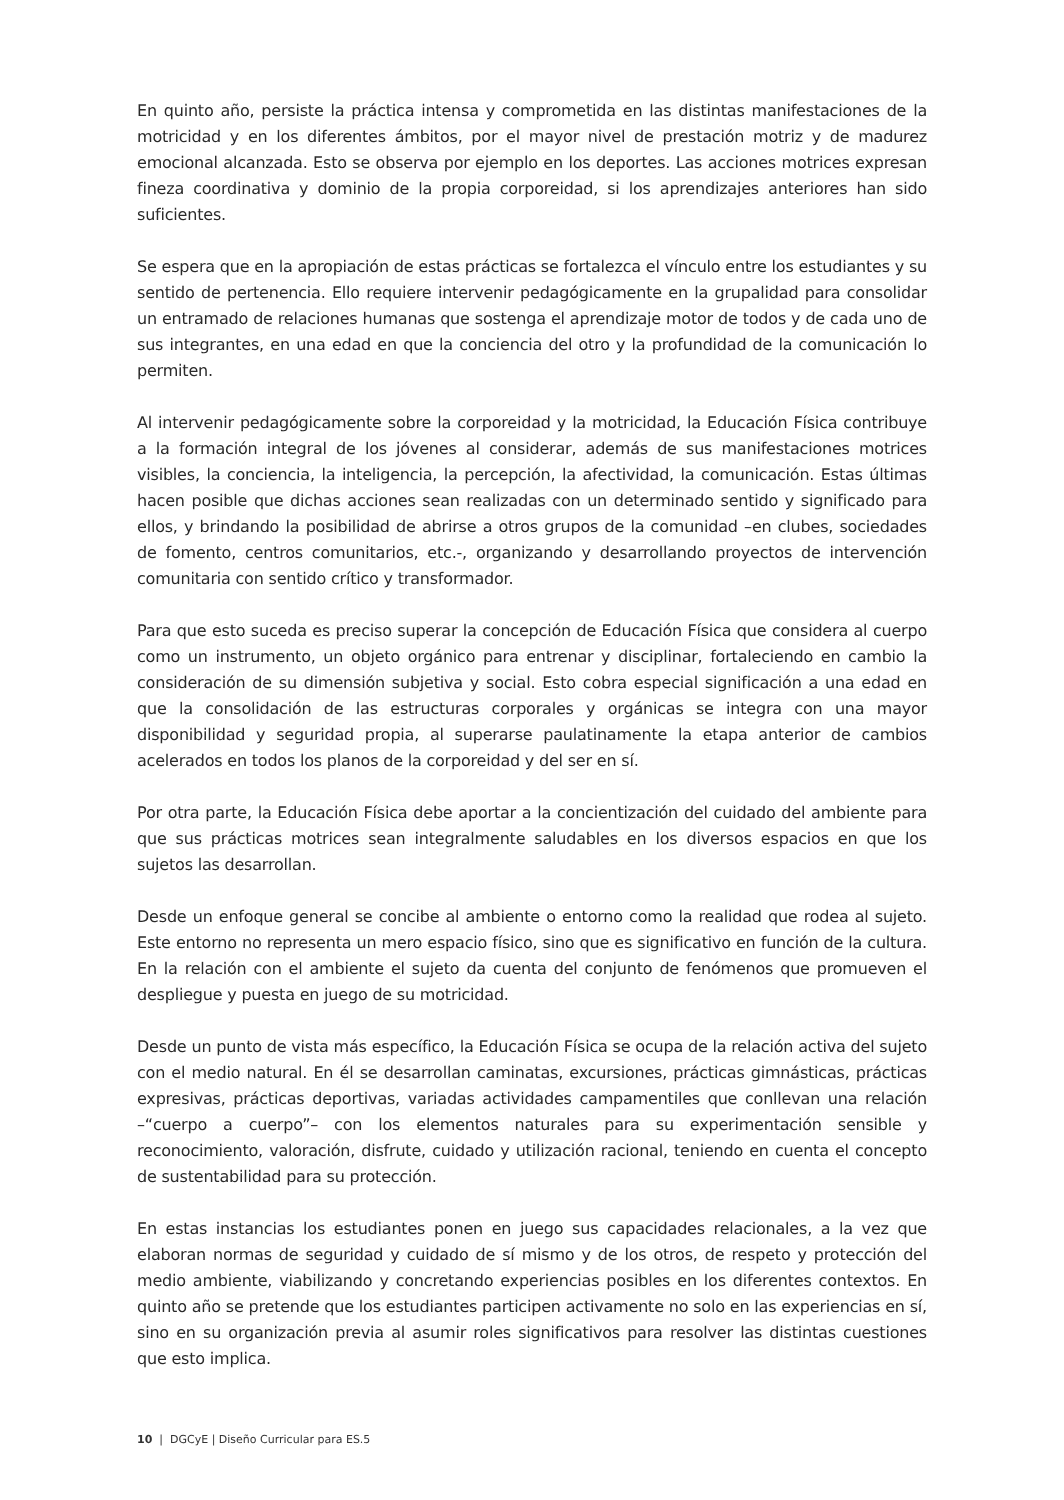En quinto año, persiste la práctica intensa y comprometida en las distintas manifestaciones de la motricidad y en los diferentes ámbitos, por el mayor nivel de prestación motriz y de madurez emocional alcanzada. Esto se observa por ejemplo en los deportes. Las acciones motrices expresan fineza coordinativa y dominio de la propia corporeidad, si los aprendizajes anteriores han sido suficientes.
Se espera que en la apropiación de estas prácticas se fortalezca el vínculo entre los estudiantes y su sentido de pertenencia. Ello requiere intervenir pedagógicamente en la grupalidad para consolidar un entramado de relaciones humanas que sostenga el aprendizaje motor de todos y de cada uno de sus integrantes, en una edad en que la conciencia del otro y la profundidad de la comunicación lo permiten.
Al intervenir pedagógicamente sobre la corporeidad y la motricidad, la Educación Física contribuye a la formación integral de los jóvenes al considerar, además de sus manifestaciones motrices visibles, la conciencia, la inteligencia, la percepción, la afectividad, la comunicación. Estas últimas hacen posible que dichas acciones sean realizadas con un determinado sentido y significado para ellos, y brindando la posibilidad de abrirse a otros grupos de la comunidad –en clubes, sociedades de fomento, centros comunitarios, etc.-, organizando y desarrollando proyectos de intervención comunitaria con sentido crítico y transformador.
Para que esto suceda es preciso superar la concepción de Educación Física que considera al cuerpo como un instrumento, un objeto orgánico para entrenar y disciplinar, fortaleciendo en cambio la consideración de su dimensión subjetiva y social. Esto cobra especial significación a una edad en que la consolidación de las estructuras corporales y orgánicas se integra con una mayor disponibilidad y seguridad propia, al superarse paulatinamente la etapa anterior de cambios acelerados en todos los planos de la corporeidad y del ser en sí.
Por otra parte, la Educación Física debe aportar a la concientización del cuidado del ambiente para que sus prácticas motrices sean integralmente saludables en los diversos espacios en que los sujetos las desarrollan.
Desde un enfoque general se concibe al ambiente o entorno como la realidad que rodea al sujeto. Este entorno no representa un mero espacio físico, sino que es significativo en función de la cultura. En la relación con el ambiente el sujeto da cuenta del conjunto de fenómenos que promueven el despliegue y puesta en juego de su motricidad.
Desde un punto de vista más específico, la Educación Física se ocupa de la relación activa del sujeto con el medio natural. En él se desarrollan caminatas, excursiones, prácticas gimnásticas, prácticas expresivas, prácticas deportivas, variadas actividades campamentiles que conllevan una relación –“cuerpo a cuerpo”– con los elementos naturales para su experimentación sensible y reconocimiento, valoración, disfrute, cuidado y utilización racional, teniendo en cuenta el concepto de sustentabilidad para su protección.
En estas instancias los estudiantes ponen en juego sus capacidades relacionales, a la vez que elaboran normas de seguridad y cuidado de sí mismo y de los otros, de respeto y protección del medio ambiente, viabilizando y concretando experiencias posibles en los diferentes contextos. En quinto año se pretende que los estudiantes participen activamente no solo en las experiencias en sí, sino en su organización previa al asumir roles significativos para resolver las distintas cuestiones que esto implica.
10 | DGCyE | Diseño Curricular para ES.5